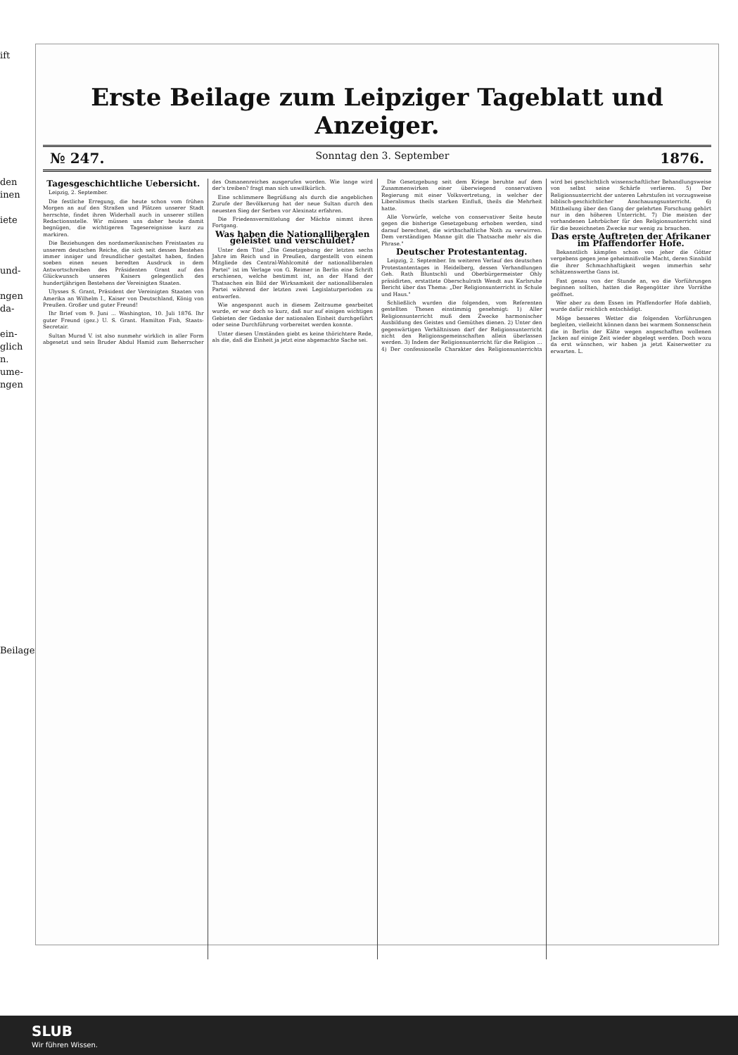ift
den
inen
iete
und-
ngen
da-
ein-
glich
n.
ume-
ngen
Beilagen.
Erste Beilage zum Leipziger Tageblatt und Anzeiger.
№ 247. Sonntag den 3. September 1876.
Tagesgeschichtliche Uebersicht.
Leipzig, 2. September.
Die festliche Erregung, die heute schon vom frühen Morgen an auf den Straßen und Plätzen unserer Stadt herrschte, findet ihren Widerhall auch in unserer stillen Redactionsstelle. Wir müssen uns daher heute damit begnügen, die wichtigeren Tagesereignisse kurz zu markiren.
Die Beziehungen des nordamerikanischen Freistaates zu unserem deutschen Reiche, die sich seit dessen Bestehen immer inniger und freundlicher gestaltet haben, finden soeben einen neuen beredten Ausdruck in dem Antwortschreiben des Präsidenten Grant auf den Glückwunsch unseres Kaisers gelegentlich des hundertjährigen Bestehens der Vereinigten Staaten.
Ulysses S. Grant, Präsident der Vereinigten Staaten von Amerika an Wilhelm I., Kaiser von Deutschland, König von Preußen. Großer und guter Freund!
Ihr Brief vom 9. Juni ... Washington, 10. Juli 1876. Ihr guter Freund (gez.) U. S. Grant. Hamilton Fish, Staats-Secretair.
Sultan Murad V. ist also nunmehr wirklich in aller Form abgesetzt und sein Bruder Abdul Hamid zum Beherrscher des Osmanenreiches ausgerufen worden. Wie lange wird der's treiben? fragt man sich unwillkürlich.
Eine schlimmere Begrüßung als durch die angeblichen Zurufe der Bevölkerung hat der neue Sultan durch den neuesten Sieg der Serben vor Alexinatz erfahren.
Die Friedensvermittelung der Mächte nimmt ihren Fortgang.
Was haben die Nationalliberalen geleistet und verschuldet?
Unter dem Titel „Die Gesetzgebung der letzten sechs Jahre im Reich und in Preußen, dargestellt von einem Mitgliede des Central-Wahlcomité der nationalliberalen Partei" ist im Verlage von G. Reimer in Berlin eine Schrift erschienen, welche bestimmt ist, an der Hand der Thatsachen ein Bild der Wirksamkeit der nationalliberalen Partei während der letzten zwei Legislaturperioden zu entwerfen.
Wie angespannt auch in diesem Zeitraume gearbeitet wurde, er war doch so kurz, daß nur auf einigen wichtigen Gebieten der Gedanke der nationalen Einheit durchgeführt oder seine Durchführung vorbereitet werden konnte.
Unter diesen Umständen giebt es keine thörichtere Rede, als die, daß die Einheit ja jetzt eine abgemachte Sache sei.
Die Gesetzgebung seit dem Kriege beruhte auf dem Zusammenwirken einer überwiegend conservativen Regierung mit einer Volksvertretung, in welcher der Liberalismus theils starken Einfluß, theils die Mehrheit hatte.
Alle Vorwürfe, welche von conservativer Seite heute gegen die bisherige Gesetzgebung erhoben werden, sind darauf berechnet, die wirthschaftliche Noth zu verwirren. Dem verständigen Manne gilt die Thatsache mehr als die Phrase."
Deutscher Protestantentag.
Leipzig, 2. September. Im weiteren Verlauf des deutschen Protestantentages in Heidelberg, dessen Verhandlungen Geh. Rath Bluntschli und Oberbürgermeister Ohly präsidirten, erstattete Oberschulrath Wendt aus Karlsruhe Bericht über das Thema: „Der Religionsunterricht in Schule und Haus."
Schließlich wurden die folgenden, vom Referenten gestellten Thesen einstimmig genehmigt: 1) Aller Religionsunterricht muß dem Zwecke harmonischer Ausbildung des Geistes und Gemüthes dienen. 2) Unter den gegenwärtigen Verhältnissen darf der Religionsunterricht nicht den Religionsgemeinschaften allein überlassen werden. 3) Indem der Religionsunterricht für die Religion ... 4) Der confessionelle Charakter des Religionsunterrichts wird bei geschichtlich wissenschaftlicher Behandlungsweise von selbst seine Schärfe verlieren. 5) Der Religionsunterricht der unteren Lehrstufen ist vorzugsweise biblisch-geschichtlicher Anschauungsunterricht. 6) Mittheilung über den Gang der gelehrten Forschung gehört nur in den höheren Unterricht. 7) Die meisten der vorhandenen Lehrbücher für den Religionsunterricht sind für die bezeichneten Zwecke nur wenig zu brauchen.
Das erste Auftreten der Afrikaner im Pfaffendorfer Hofe.
Bekanntlich kämpfen schon von jeher die Götter vergebens gegen jene geheimnißvolle Macht, deren Sinnbild die ihrer Schmachhaftigkeit wegen immerhin sehr schätzenswerthe Gans ist.
Fast genau von der Stunde an, wo die Vorführungen beginnen sollten, hatten die Regengötter ihre Vorräthe geöffnet.
Wer aber zu dem Essen im Pfaffendorfer Hofe dablieb, wurde dafür reichlich entschädigt.
Möge besseres Wetter die folgenden Vorführungen begleiten, vielleicht können dann bei warmem Sonnenschein die in Berlin der Kälte wegen angeschafften wollenen Jacken auf einige Zeit wieder abgelegt werden. Doch wozu da erst wünschen, wir haben ja jetzt Kaiserwetter zu erwarten. L.
SLUB
Wir führen Wissen.